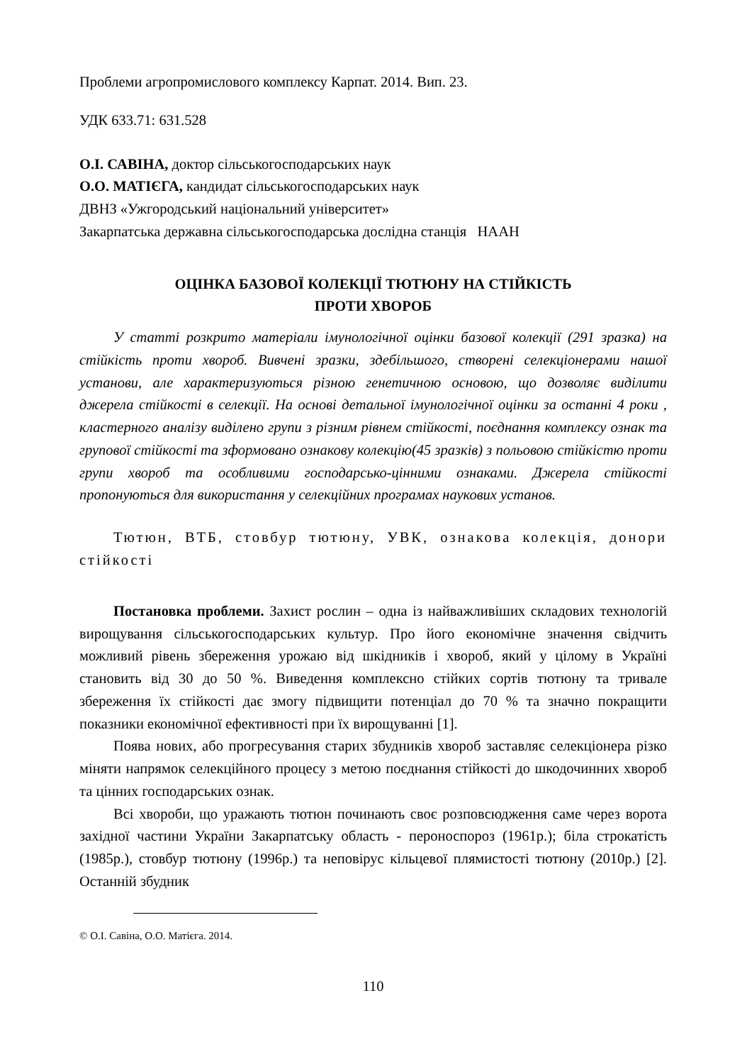Проблеми агропромислового комплексу Карпат. 2014. Вип. 23.
УДК 633.71: 631.528
О.І. САВІНА, доктор сільськогосподарських наук
О.О. МАТІЄГА, кандидат сільськогосподарських наук
ДВНЗ «Ужгородський національний університет»
Закарпатська державна сільськогосподарська дослідна станція НААН
ОЦІНКА БАЗОВОЇ КОЛЕКЦІЇ ТЮТЮНУ НА СТІЙКІСТЬ
ПРОТИ ХВОРОБ
У статті розкрито матеріали імунологічної оцінки базової колекції (291 зразка) на стійкість проти хвороб. Вивчені зразки, здебільшого, створені селекціонерами нашої установи, але характеризуються різною генетичною основою, що дозволяє виділити джерела стійкості в селекції. На основі детальної імунологічної оцінки за останні 4 роки , кластерного аналізу виділено групи з різним рівнем стійкості, поєднання комплексу ознак та групової стійкості та зформовано ознакову колекцію(45 зразків) з польовою стійкістю проти групи хвороб та особливими господарсько-цінними ознаками. Джерела стійкості пропонуються для використання у селекційних програмах наукових установ.
Тютюн, ВТБ, стовбур тютюну, УВК, ознакова колекція, донори стійкості
Постановка проблеми. Захист рослин – одна із найважливіших складових технологій вирощування сільськогосподарських культур. Про його економічне значення свідчить можливий рівень збереження урожаю від шкідників і хвороб, який у цілому в Україні становить від 30 до 50 %. Виведення комплексно стійких сортів тютюну та тривале збереження їх стійкості дає змогу підвищити потенціал до 70 % та значно покращити показники економічної ефективності при їх вирощуванні [1].
Поява нових, або прогресування старих збудників хвороб заставляє селекціонера різко міняти напрямок селекційного процесу з метою поєднання стійкості до шкодочинних хвороб та цінних господарських ознак.
Всі хвороби, що уражають тютюн починають своє розповсюдження саме через ворота західної частини України Закарпатську область - пероноспороз (1961р.); біла строкатість (1985р.), стовбур тютюну (1996р.) та неповірус кільцевої плямистості тютюну (2010р.) [2]. Останній збудник
© О.І. Савіна, О.О. Матієга. 2014.
110